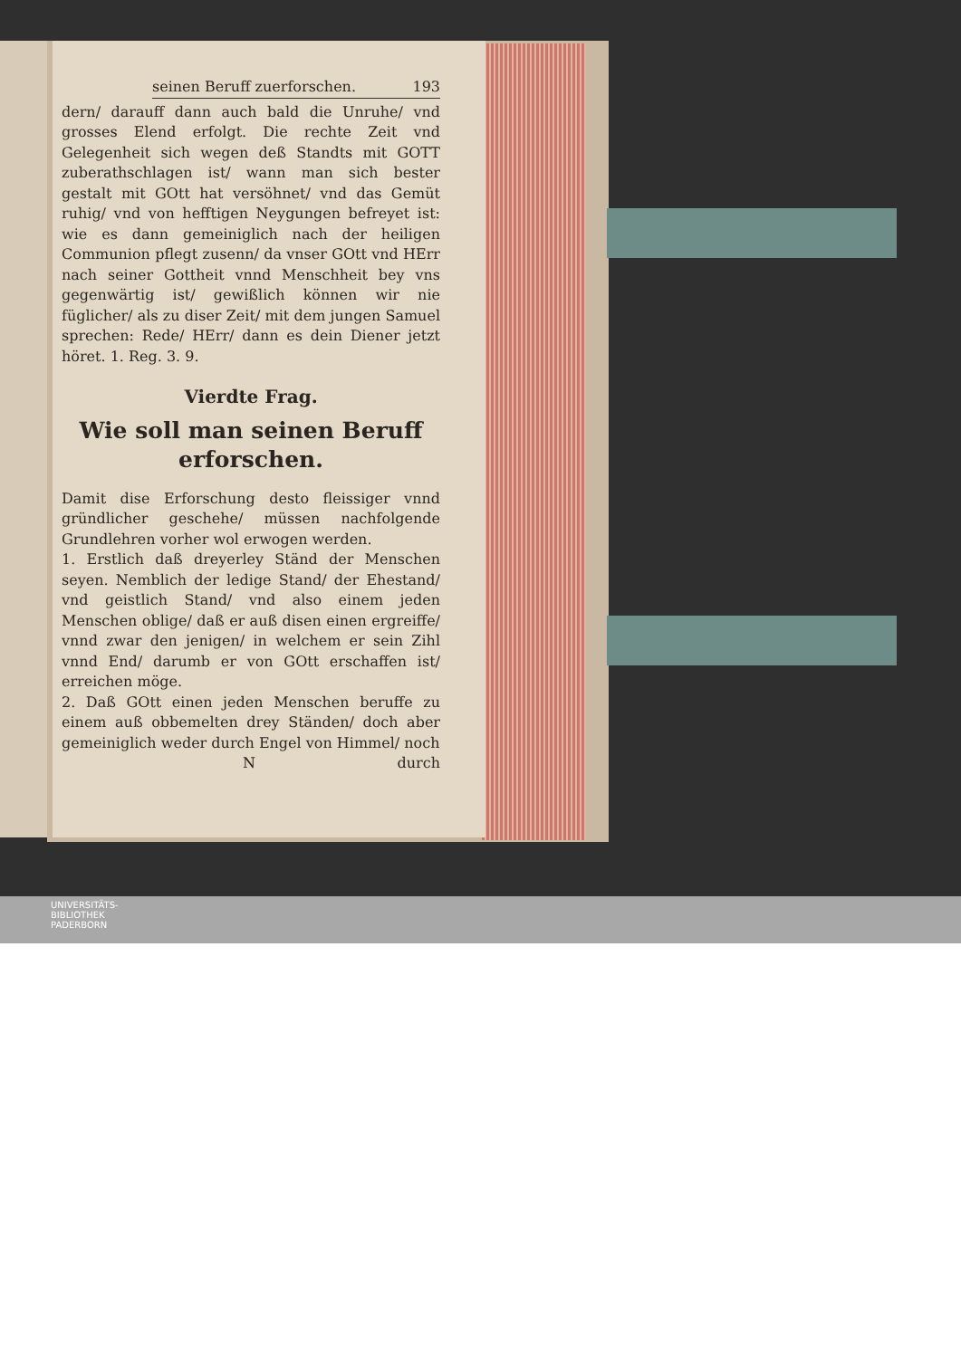seinen Beruff zuerforschen. 193
dern/ darauff dann auch bald die Unruhe/ vnd grosses Elend erfolgt. Die rechte Zeit vnd Gelegenheit sich wegen deß Standts mit GOTT zuberathschlagen ist/ wann man sich bester gestalt mit GOtt hat versöhnet/ vnd das Gemüt ruhig/ vnd von hefftigen Neygungen befreyet ist: wie es dann gemeiniglich nach der heiligen Communion pflegt zusenn/ da vnser GOtt vnd HErr nach seiner Gottheit vnnd Menschheit bey vns gegenwärtig ist/ gewißlich können wir nie füglicher/ als zu diser Zeit/ mit dem jungen Samuel sprechen: Rede/ HErr/ dann es dein Diener jetzt höret. 1. Reg. 3. 9.
Vierdte Frag.
Wie soll man seinen Beruff erforschen.
Damit dise Erforschung desto fleissiger vnnd gründlicher geschehe/ müssen nachfolgende Grundlehren vorher wol erwogen werden.
1. Erstlich daß dreyerley Ständ der Menschen seyen. Nemblich der ledige Stand/ der Ehestand/ vnd geistlich Stand/ vnd also einem jeden Menschen oblige/ daß er auß disen einen ergreiffe/ vnnd zwar den jenigen/ in welchem er sein Zihl vnnd End/ darumb er von GOtt erschaffen ist/ erreichen möge.
2. Daß GOtt einen jeden Menschen beruffe zu einem auß obbemelten drey Ständen/ doch aber gemeiniglich weder durch Engel von Himmel/ noch
N durch
UNIVERSITÄTS-
BIBLIOTHEK
PADERBORN